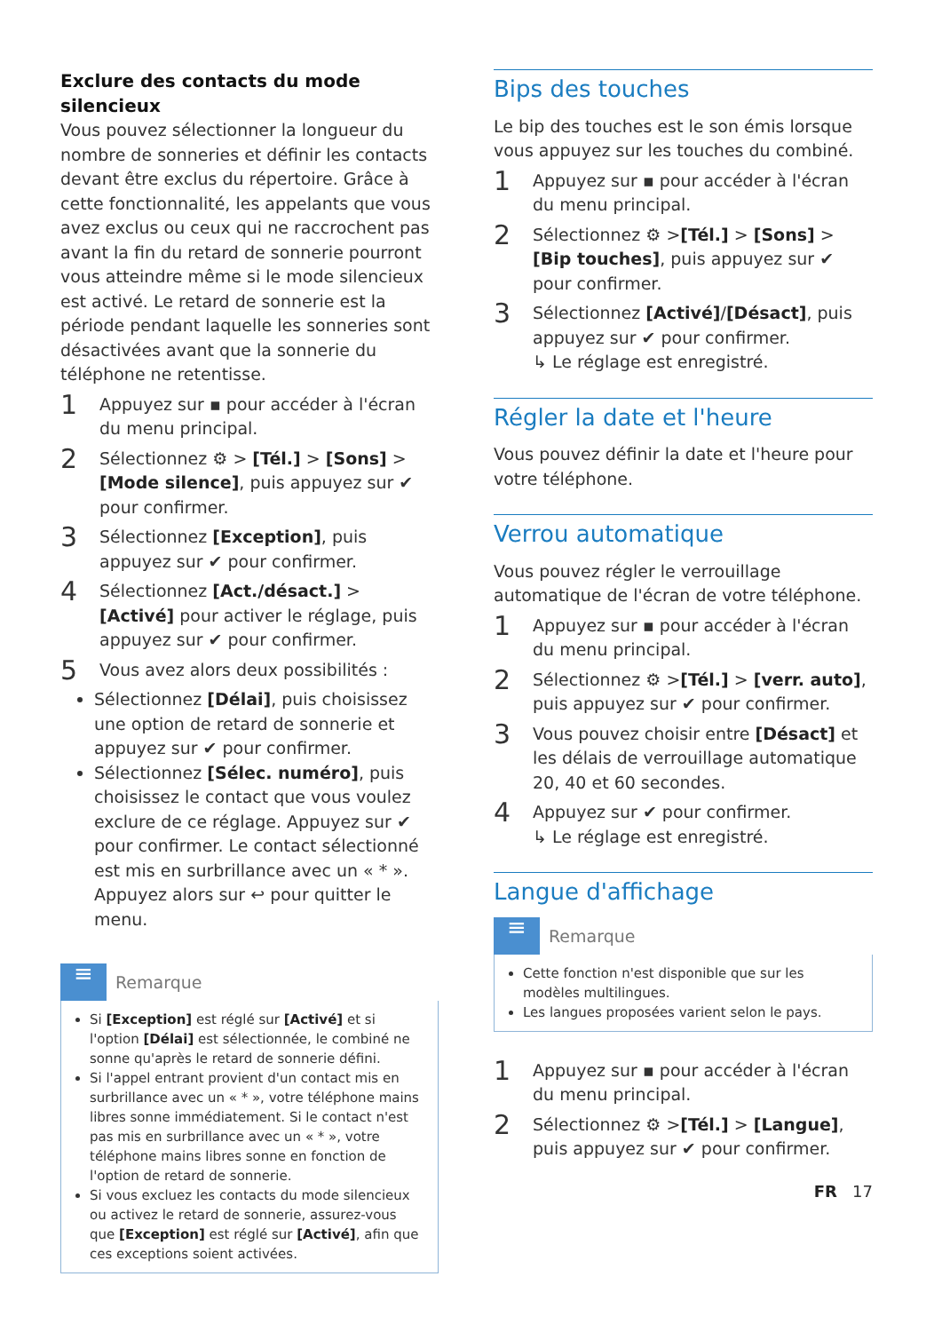Exclure des contacts du mode silencieux
Vous pouvez sélectionner la longueur du nombre de sonneries et définir les contacts devant être exclus du répertoire. Grâce à cette fonctionnalité, les appelants que vous avez exclus ou ceux qui ne raccrochent pas avant la fin du retard de sonnerie pourront vous atteindre même si le mode silencieux est activé. Le retard de sonnerie est la période pendant laquelle les sonneries sont désactivées avant que la sonnerie du téléphone ne retentisse.
1 Appuyez sur ▪ pour accéder à l'écran du menu principal.
2 Sélectionnez ⚙ > [Tél.] > [Sons] > [Mode silence], puis appuyez sur ✔ pour confirmer.
3 Sélectionnez [Exception], puis appuyez sur ✔ pour confirmer.
4 Sélectionnez [Act./désact.] > [Activé] pour activer le réglage, puis appuyez sur ✔ pour confirmer.
5 Vous avez alors deux possibilités :
Sélectionnez [Délai], puis choisissez une option de retard de sonnerie et appuyez sur ✔ pour confirmer.
Sélectionnez [Sélec. numéro], puis choisissez le contact que vous voulez exclure de ce réglage. Appuyez sur ✔ pour confirmer. Le contact sélectionné est mis en surbrillance avec un « * ». Appuyez alors sur ↩ pour quitter le menu.
≡
Remarque
Si [Exception] est réglé sur [Activé] et si l'option [Délai] est sélectionnée, le combiné ne sonne qu'après le retard de sonnerie défini.
Si l'appel entrant provient d'un contact mis en surbrillance avec un « * », votre téléphone mains libres sonne immédiatement. Si le contact n'est pas mis en surbrillance avec un « * », votre téléphone mains libres sonne en fonction de l'option de retard de sonnerie.
Si vous excluez les contacts du mode silencieux ou activez le retard de sonnerie, assurez-vous que [Exception] est réglé sur [Activé], afin que ces exceptions soient activées.
Bips des touches
Le bip des touches est le son émis lorsque vous appuyez sur les touches du combiné.
1 Appuyez sur ▪ pour accéder à l'écran du menu principal.
2 Sélectionnez ⚙ >[Tél.] > [Sons] > [Bip touches], puis appuyez sur ✔ pour confirmer.
3 Sélectionnez [Activé]/[Désact], puis appuyez sur ✔ pour confirmer.
↳ Le réglage est enregistré.
Régler la date et l'heure
Vous pouvez définir la date et l'heure pour votre téléphone.
Verrou automatique
Vous pouvez régler le verrouillage automatique de l'écran de votre téléphone.
1 Appuyez sur ▪ pour accéder à l'écran du menu principal.
2 Sélectionnez ⚙ >[Tél.] > [verr. auto], puis appuyez sur ✔ pour confirmer.
3 Vous pouvez choisir entre [Désact] et les délais de verrouillage automatique 20, 40 et 60 secondes.
4 Appuyez sur ✔ pour confirmer.
↳ Le réglage est enregistré.
Langue d'affichage
≡
Remarque
Cette fonction n'est disponible que sur les modèles multilingues.
Les langues proposées varient selon le pays.
1 Appuyez sur ▪ pour accéder à l'écran du menu principal.
2 Sélectionnez ⚙ >[Tél.] > [Langue], puis appuyez sur ✔ pour confirmer.
FR 17